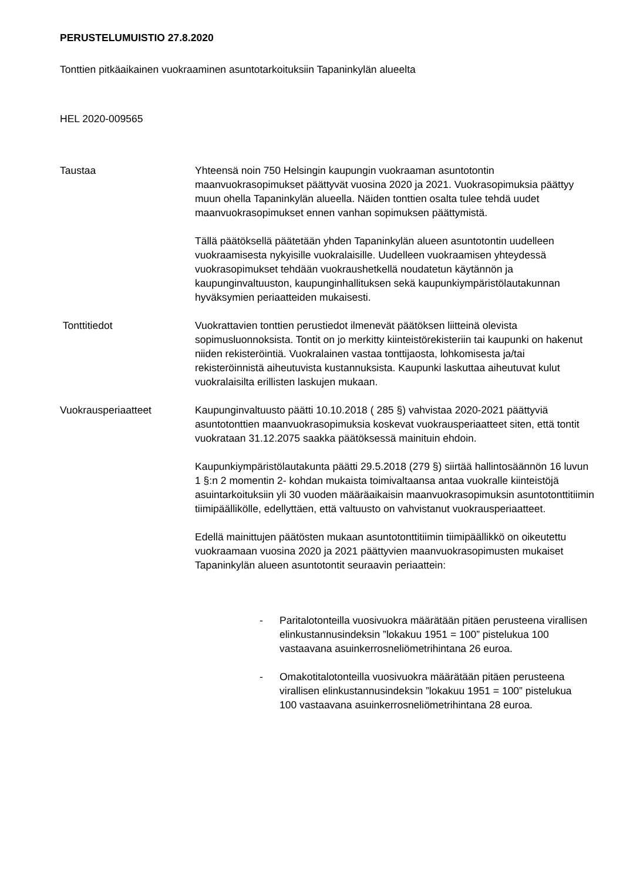PERUSTELUMUISTIO 27.8.2020
Tonttien pitkäaikainen vuokraaminen asuntotarkoituksiin Tapaninkylän alueelta
HEL 2020-009565
Taustaa Yhteensä noin 750 Helsingin kaupungin vuokraaman asuntotontin maanvuokrasopimukset päättyvät vuosina 2020 ja 2021. Vuokrasopimuksia päättyy muun ohella Tapaninkylän alueella. Näiden tonttien osalta tulee tehdä uudet maanvuokrasopimukset ennen vanhan sopimuksen päättymistä.
Tällä päätöksellä päätetään yhden Tapaninkylän alueen asuntotontin uudelleen vuokraamisesta nykyisille vuokralaisille. Uudelleen vuokraamisen yhteydessä vuokrasopimukset tehdään vuokraushetkellä noudatetun käytännön ja kaupunginvaltuuston, kaupunginhallituksen sekä kaupunkiympäristölautakunnan hyväksymien periaatteiden mukaisesti.
Tonttitiedot Vuokrattavien tonttien perustiedot ilmenevät päätöksen liitteinä olevista sopimusluonnoksista. Tontit on jo merkitty kiinteistörekisteriin tai kaupunki on hakenut niiden rekisteröintiä. Vuokralainen vastaa tonttijaosta, lohkomisesta ja/tai rekisteröinnistä aiheutuvista kustannuksista. Kaupunki laskuttaa aiheutuvat kulut vuokralaisilta erillisten laskujen mukaan.
Vuokrausperiaatteet Kaupunginvaltuusto päätti 10.10.2018 ( 285 §) vahvistaa 2020-2021 päättyviä asuntotonttien maanvuokrasopimuksia koskevat vuokrausperiaatteet siten, että tontit vuokrataan 31.12.2075 saakka päätöksessä mainituin ehdoin.
Kaupunkiympäristölautakunta päätti 29.5.2018 (279 §) siirtää hallintosäännön 16 luvun 1 §:n 2 momentin 2- kohdan mukaista toimivaltaansa antaa vuokralle kiinteistöjä asuintarkoituksiin yli 30 vuoden määräaikaisin maanvuokrasopimuksin asuntotonttitiimin tiimipäällikölle, edellyttäen, että valtuusto on vahvistanut vuokrausperiaatteet.
Edellä mainittujen päätösten mukaan asuntotonttitiimin tiimipäällikkö on oikeutettu vuokraamaan vuosina 2020 ja 2021 päättyvien maanvuokrasopimusten mukaiset Tapaninkylän alueen asuntotontit seuraavin periaattein:
- Paritalotonteilla vuosivuokra määrätään pitäen perusteena virallisen elinkustannusindeksin ”lokakuu 1951 = 100” pistelukua 100 vastaavana asuinkerrosneliömetrihintana 26 euroa.
- Omakotitalotonteilla vuosivuokra määrätään pitäen perusteena virallisen elinkustannusindeksin ”lokakuu 1951 = 100” pistelukua 100 vastaavana asuinkerrosneliömetrihintana 28 euroa.